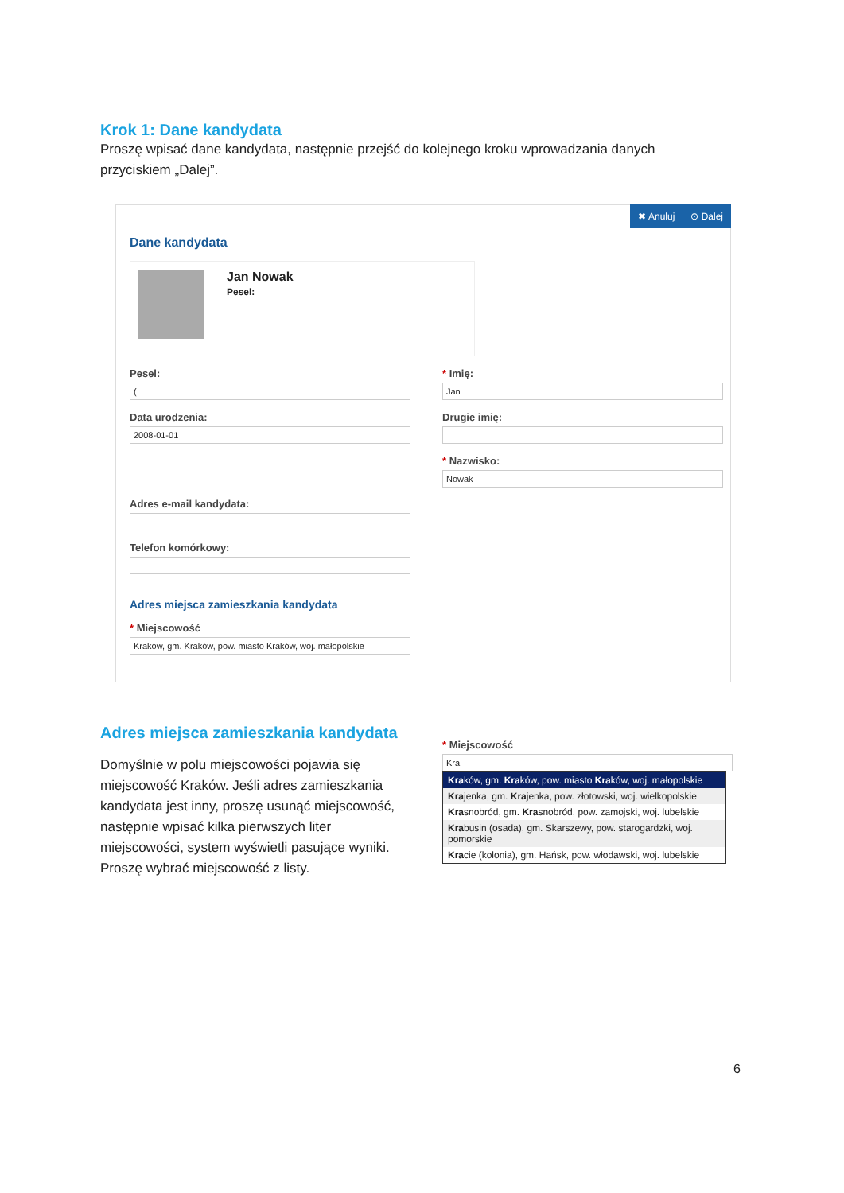Krok 1: Dane kandydata
Proszę wpisać dane kandydata, następnie przejść do kolejnego kroku wprowadzania danych przyciskiem „Dalej”.
✖ Anuluj ⊙ Dalej
Dane kandydata
Jan Nowak
Pesel:
Pesel:
(
Data urodzenia:
2008-01-01
Adres e-mail kandydata:
Telefon komórkowy:
Adres miejsca zamieszkania kandydata
* Miejscowość
Kraków, gm. Kraków, pow. miasto Kraków, woj. małopolskie
* Imię:
Jan
Drugie imię:
* Nazwisko:
Nowak
Adres miejsca zamieszkania kandydata
Domyślnie w polu miejscowości pojawia się miejscowość Kraków. Jeśli adres zamieszkania kandydata jest inny, proszę usunąć miejscowość, następnie wpisać kilka pierwszych liter miejscowości, system wyświetli pasujące wyniki. Proszę wybrać miejscowość z listy.
* Miejscowość
Kra
Kraków, gm. Kraków, pow. miasto Kraków, woj. małopolskie
Krajenka, gm. Krajenka, pow. złotowski, woj. wielkopolskie
Krasnobród, gm. Krasnobród, pow. zamojski, woj. lubelskie
Krabusin (osada), gm. Skarszewy, pow. starogardzki, woj. pomorskie
Kracie (kolonia), gm. Hańsk, pow. włodawski, woj. lubelskie
6